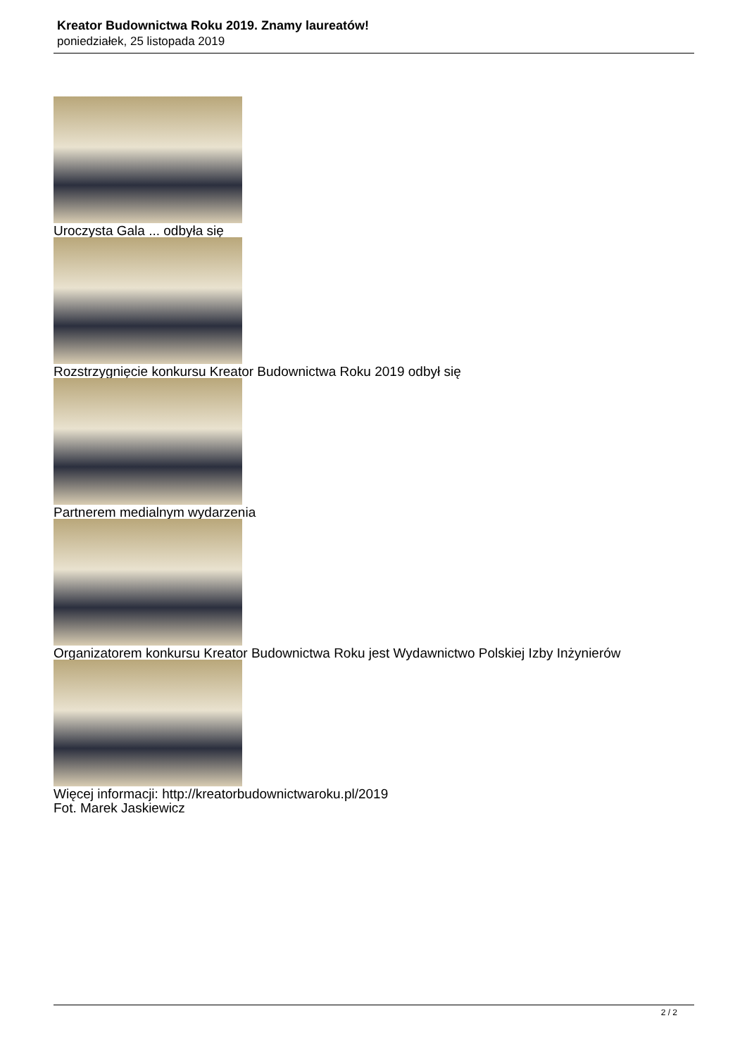Kreator Budownictwa Roku 2019. Znamy laureatów!
poniedziałek, 25 listopada 2019
Uroczysta Gala ... odbyła się
Rozstrzygnięcie konkursu Kreator Budownictwa Roku 2019 odbył się
Partnerem medialnym wydarzenia
Organizatorem konkursu Kreator Budownictwa Roku jest Wydawnictwo Polskiej Izby Inżynierów
Więcej informacji: http://kreatorbudownictwaroku.pl/2019
Fot. Marek Jaskiewicz
2 / 2